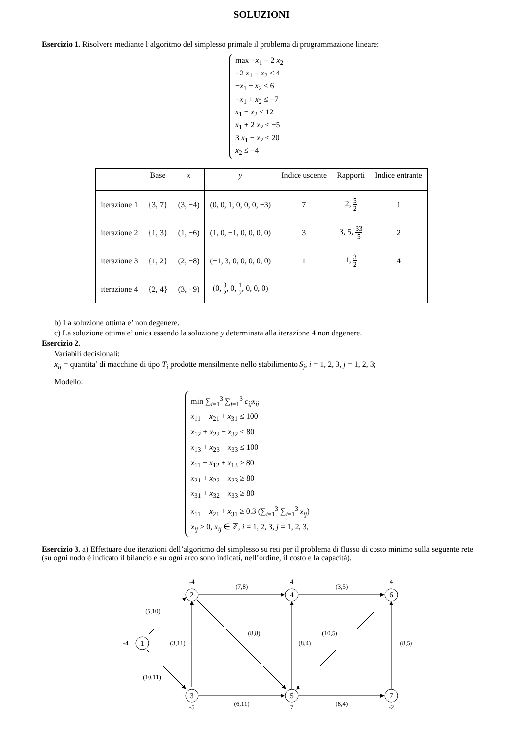SOLUZIONI
Esercizio 1. Risolvere mediante l’algoritmo del simplesso primale il problema di programmazione lineare:
max −x<sub>1</sub> − 2 x<sub>2</sub>
−2 x<sub>1</sub> − x<sub>2</sub> ≤ 4
−x<sub>1</sub> − x<sub>2</sub> ≤ 6
−x<sub>1</sub> + x<sub>2</sub> ≤ −7
x<sub>1</sub> − x<sub>2</sub> ≤ 12
x<sub>1</sub> + 2 x<sub>2</sub> ≤ −5
3 x<sub>1</sub> − x<sub>2</sub> ≤ 20
x<sub>2</sub> ≤ −4
| | Base | x | y | Indice uscente | Rapporti | Indice entrante |
| --- | --- | --- | --- | --- | --- | --- |
| iterazione 1 | {3, 7} | (3, −4) | (0, 0, 1, 0, 0, 0, −3) | 7 | 2, 5 2 | 1 |
| iterazione 2 | {1, 3} | (1, −6) | (1, 0, −1, 0, 0, 0, 0) | 3 | 3, 5, 33 5 | 2 |
| iterazione 3 | {1, 2} | (2, −8) | (−1, 3, 0, 0, 0, 0, 0) | 1 | 1, 3 2 | 4 |
| iterazione 4 | {2, 4} | (3, −9) | (0, 3 2 , 0, 1 2 , 0, 0, 0) | | | |
b) La soluzione ottima e’ non degenere.
c) La soluzione ottima e’ unica essendo la soluzione y determinata alla iterazione 4 non degenere.
Esercizio 2.
Variabili decisionali:
x<sub>ij</sub> = quantita’ di macchine di tipo T<sub>i</sub> prodotte mensilmente nello stabilimento S<sub>j</sub>, i = 1, 2, 3, j = 1, 2, 3;
Modello:
min ∑<sub>i=1</sub><sup>3</sup> ∑<sub>j=1</sub><sup>3</sup> c<sub>ij</sub>x<sub>ij</sub>
x<sub>11</sub> + x<sub>21</sub> + x<sub>31</sub> ≤ 100
x<sub>12</sub> + x<sub>22</sub> + x<sub>32</sub> ≤ 80
x<sub>13</sub> + x<sub>23</sub> + x<sub>33</sub> ≤ 100
x<sub>11</sub> + x<sub>12</sub> + x<sub>13</sub> ≥ 80
x<sub>21</sub> + x<sub>22</sub> + x<sub>23</sub> ≥ 80
x<sub>31</sub> + x<sub>32</sub> + x<sub>33</sub> ≥ 80
x<sub>11</sub> + x<sub>21</sub> + x<sub>31</sub> ≥ 0.3 (∑<sub>i=1</sub><sup>3</sup> ∑<sub>i=1</sub><sup>3</sup> x<sub>ij</sub>)
x<sub>ij</sub> ≥ 0, x<sub>ij</sub> ∈ ℤ, i = 1, 2, 3, j = 1, 2, 3,
Esercizio 3. a) Effettuare due iterazioni dell’algoritmo del simplesso su reti per il problema di flusso di costo minimo sulla seguente rete (su ogni nodo é indicato il bilancio e su ogni arco sono indicati, nell’ordine, il costo e la capacitá).
1
2
3
4
5
6
7
-4
-4
-5
4
7
4
-2
(5,10)
(10,11)
(3,11)
(7,8)
(8,8)
(6,11)
(8,4)
(10,5)
(3,5)
(8,4)
(8,5)